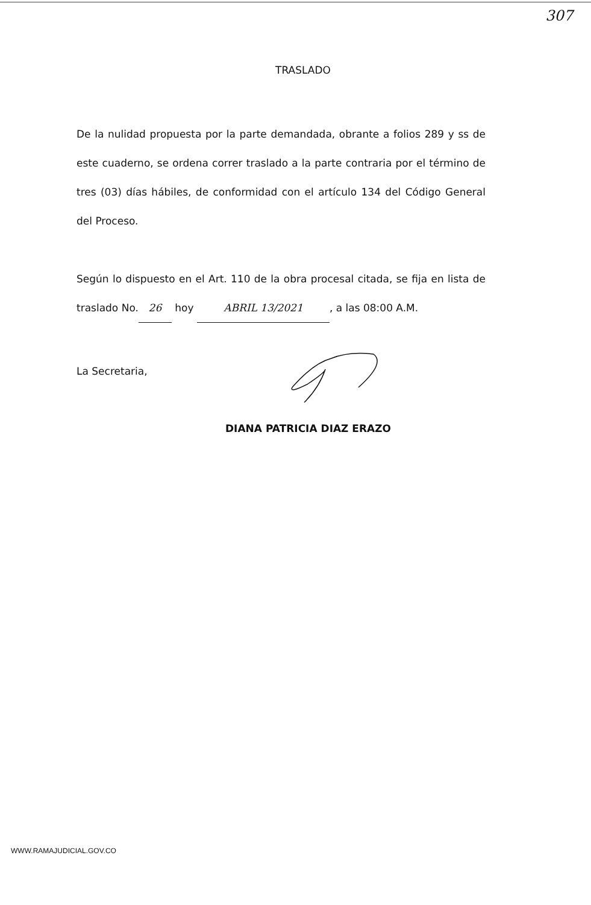307
TRASLADO
De la nulidad propuesta por la parte demandada, obrante a folios 289 y ss de este cuaderno, se ordena correr traslado a la parte contraria por el término de tres (03) días hábiles, de conformidad con el artículo 134 del Código General del Proceso.
Según lo dispuesto en el Art. 110 de la obra procesal citada, se fija en lista de traslado No. 26 hoy ABRIL 13/2021, a las 08:00 A.M.
La Secretaria,
DIANA PATRICIA DIAZ ERAZO
WWW.RAMAJUDICIAL.GOV.CO